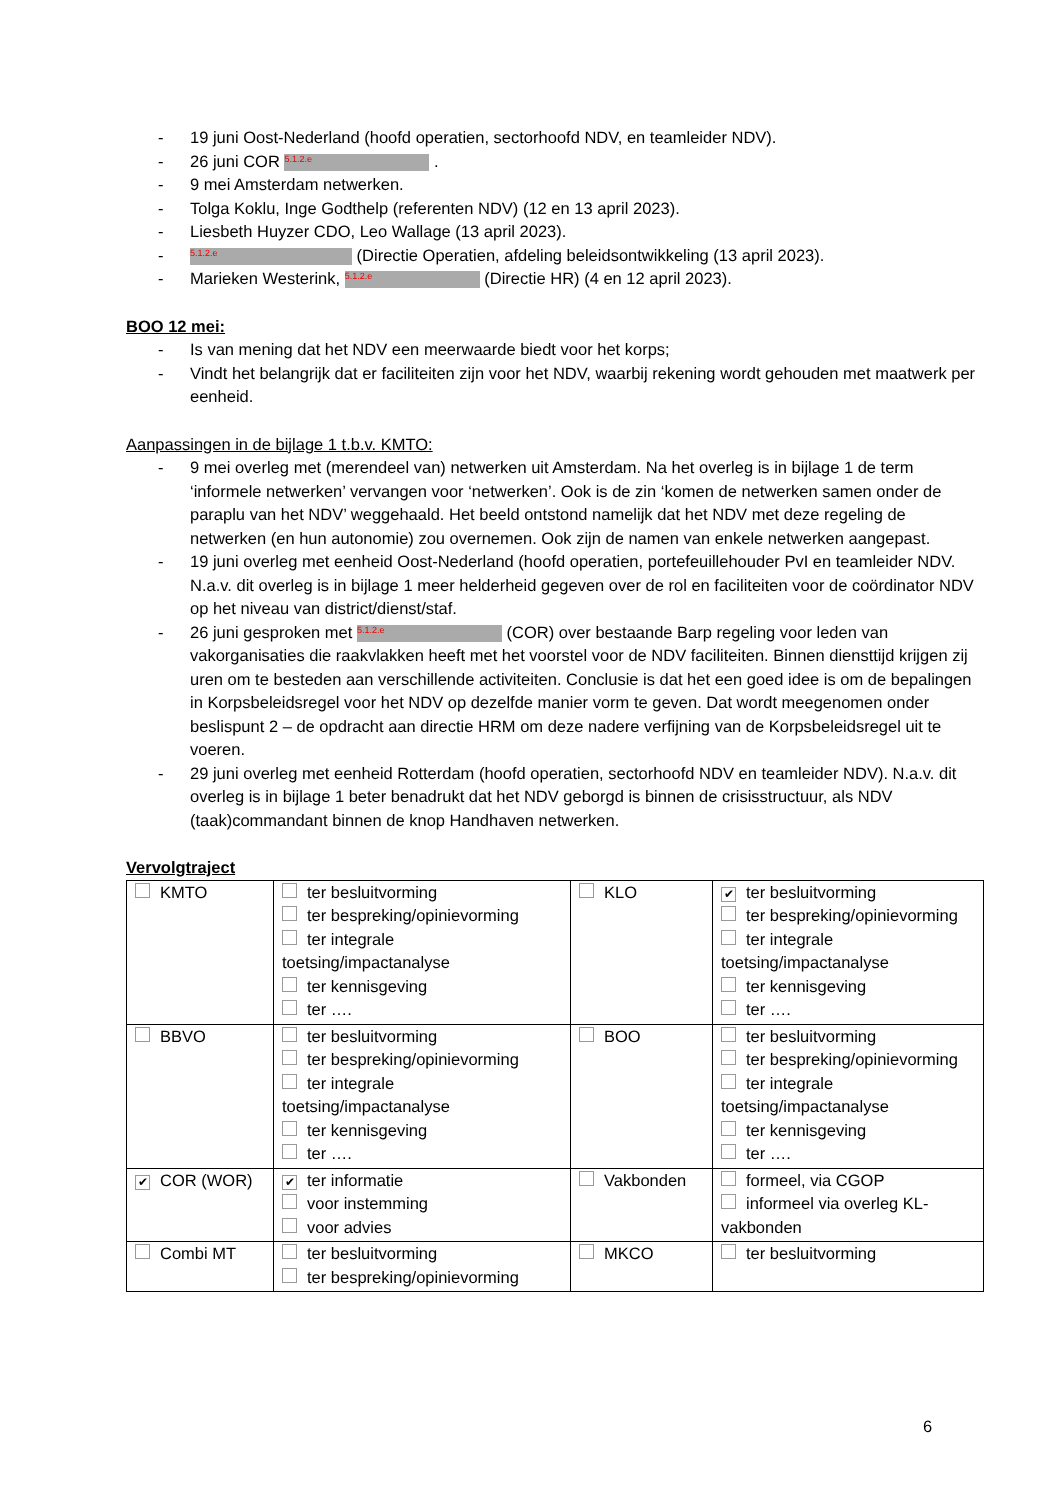- 19 juni Oost-Nederland (hoofd operatien, sectorhoofd NDV, en teamleider NDV).
- 26 juni COR 5.1.2.e .
- 9 mei Amsterdam netwerken.
- Tolga Koklu, Inge Godthelp (referenten NDV) (12 en 13 april 2023).
- Liesbeth Huyzer CDO, Leo Wallage (13 april 2023).
- 5.1.2.e (Directie Operatien, afdeling beleidsontwikkeling (13 april 2023).
- Marieken Westerink, 5.1.2.e (Directie HR) (4 en 12 april 2023).
BOO 12 mei:
- Is van mening dat het NDV een meerwaarde biedt voor het korps;
- Vindt het belangrijk dat er faciliteiten zijn voor het NDV, waarbij rekening wordt gehouden met maatwerk per eenheid.
Aanpassingen in de bijlage 1 t.b.v. KMTO:
- 9 mei overleg met (merendeel van) netwerken uit Amsterdam. Na het overleg is in bijlage 1 de term ‘informele netwerken’ vervangen voor ‘netwerken’. Ook is de zin ‘komen de netwerken samen onder de paraplu van het NDV’ weggehaald. Het beeld ontstond namelijk dat het NDV met deze regeling de netwerken (en hun autonomie) zou overnemen. Ook zijn de namen van enkele netwerken aangepast.
- 19 juni overleg met eenheid Oost-Nederland (hoofd operatien, portefeuillehouder PvI en teamleider NDV. N.a.v. dit overleg is in bijlage 1 meer helderheid gegeven over de rol en faciliteiten voor de coördinator NDV op het niveau van district/dienst/staf.
- 26 juni gesproken met 5.1.2.e (COR) over bestaande Barp regeling voor leden van vakorganisaties die raakvlakken heeft met het voorstel voor de NDV faciliteiten. Binnen diensttijd krijgen zij uren om te besteden aan verschillende activiteiten. Conclusie is dat het een goed idee is om de bepalingen in Korpsbeleidsregel voor het NDV op dezelfde manier vorm te geven. Dat wordt meegenomen onder beslispunt 2 – de opdracht aan directie HRM om deze nadere verfijning van de Korpsbeleidsregel uit te voeren.
- 29 juni overleg met eenheid Rotterdam (hoofd operatien, sectorhoofd NDV en teamleider NDV). N.a.v. dit overleg is in bijlage 1 beter benadrukt dat het NDV geborgd is binnen de crisisstructuur, als NDV (taak)commandant binnen de knop Handhaven netwerken.
Vervolgtraject
| KMTO | ter besluitvorming ter bespreking/opinievorming ter integrale toetsing/impactanalyse ter kennisgeving ter …. | KLO | ✔ ter besluitvorming ter bespreking/opinievorming ter integrale toetsing/impactanalyse ter kennisgeving ter …. |
| BBVO | ter besluitvorming ter bespreking/opinievorming ter integrale toetsing/impactanalyse ter kennisgeving ter …. | BOO | ter besluitvorming ter bespreking/opinievorming ter integrale toetsing/impactanalyse ter kennisgeving ter …. |
| ✔ COR (WOR) | ✔ ter informatie voor instemming voor advies | Vakbonden | formeel, via CGOP informeel via overleg KL-vakbonden |
| Combi MT | ter besluitvorming ter bespreking/opinievorming | MKCO | ter besluitvorming |
6